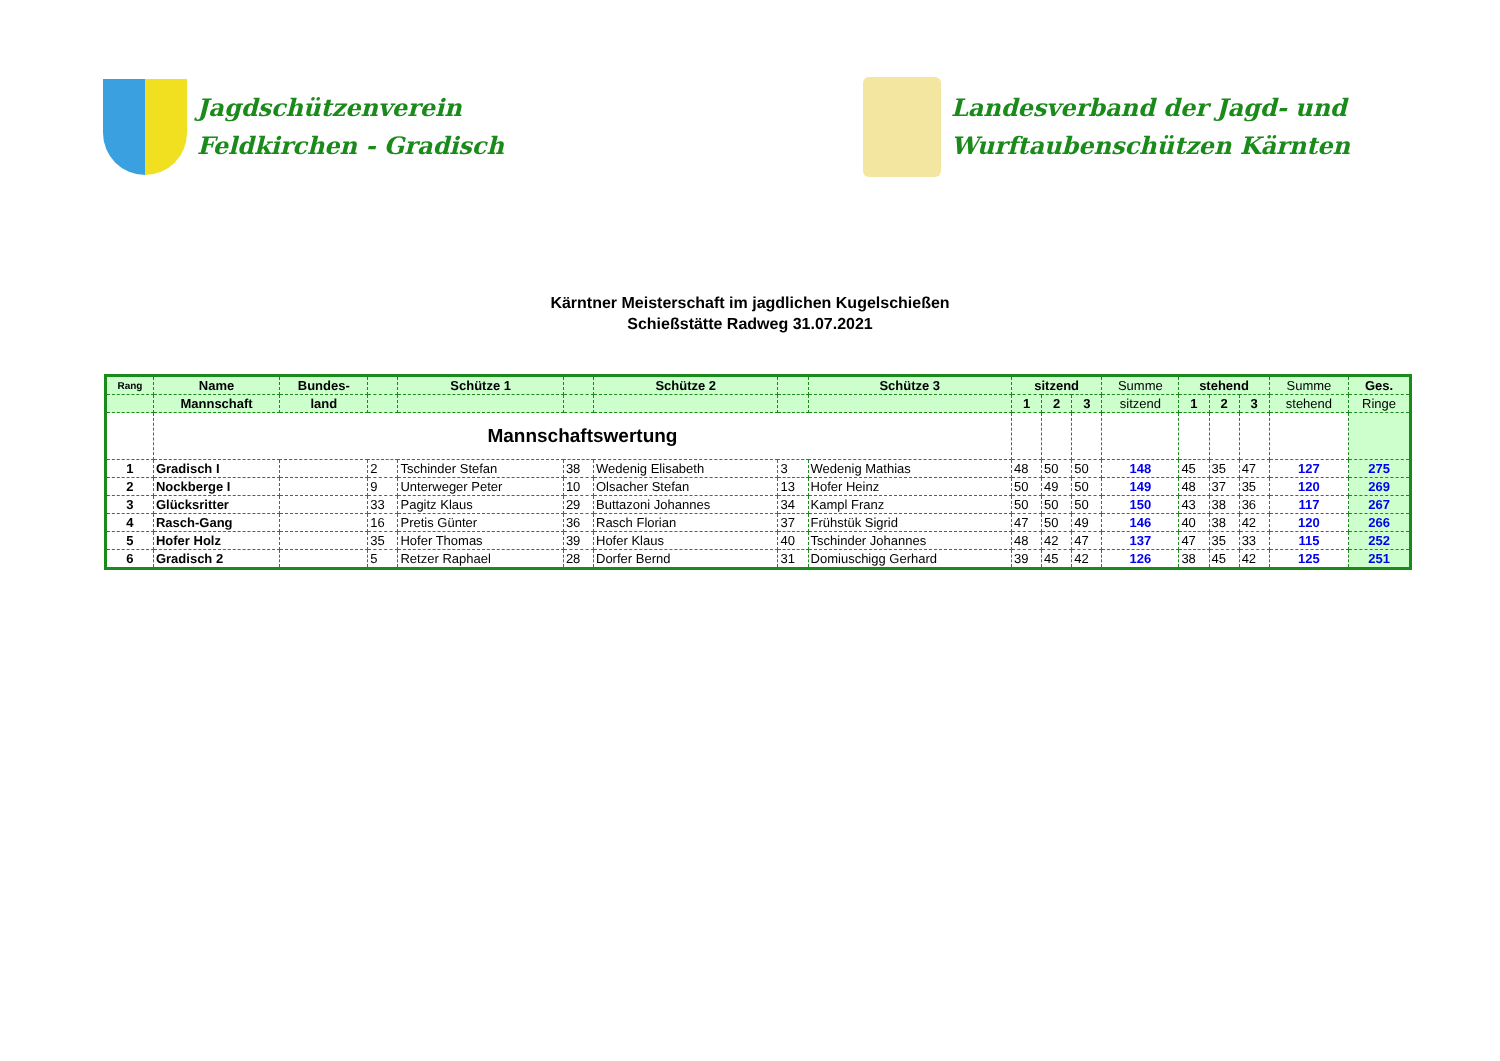Jagdschützenverein
Feldkirchen - Gradisch
Landesverband der Jagd- und
Wurftaubenschützen Kärnten
Kärntner Meisterschaft im jagdlichen Kugelschießen
Schießstätte Radweg 31.07.2021
| Rang | Name | Bundes- | | Schütze 1 | | Schütze 2 | | Schütze 3 | sitzend | | | Summe | stehend | | | Summe | Ges. |
| --- | --- | --- | --- | --- | --- | --- | --- | --- | --- | --- | --- | --- | --- | --- | --- | --- | --- |
| | Mannschaft | land | | | | | | | 1 | 2 | 3 | sitzend | 1 | 2 | 3 | stehend | Ringe |
| | Mannschaftswertung | | | | | | | | | | | | | | | | |
| 1 | Gradisch I | | 2 | Tschinder Stefan | 38 | Wedenig Elisabeth | 3 | Wedenig Mathias | 48 | 50 | 50 | 148 | 45 | 35 | 47 | 127 | 275 |
| 2 | Nockberge I | | 9 | Unterweger Peter | 10 | Olsacher Stefan | 13 | Hofer Heinz | 50 | 49 | 50 | 149 | 48 | 37 | 35 | 120 | 269 |
| 3 | Glücksritter | | 33 | Pagitz Klaus | 29 | Buttazoni Johannes | 34 | Kampl Franz | 50 | 50 | 50 | 150 | 43 | 38 | 36 | 117 | 267 |
| 4 | Rasch-Gang | | 16 | Pretis Günter | 36 | Rasch Florian | 37 | Frühstük Sigrid | 47 | 50 | 49 | 146 | 40 | 38 | 42 | 120 | 266 |
| 5 | Hofer Holz | | 35 | Hofer Thomas | 39 | Hofer Klaus | 40 | Tschinder Johannes | 48 | 42 | 47 | 137 | 47 | 35 | 33 | 115 | 252 |
| 6 | Gradisch 2 | | 5 | Retzer Raphael | 28 | Dorfer Bernd | 31 | Domiuschigg Gerhard | 39 | 45 | 42 | 126 | 38 | 45 | 42 | 125 | 251 |